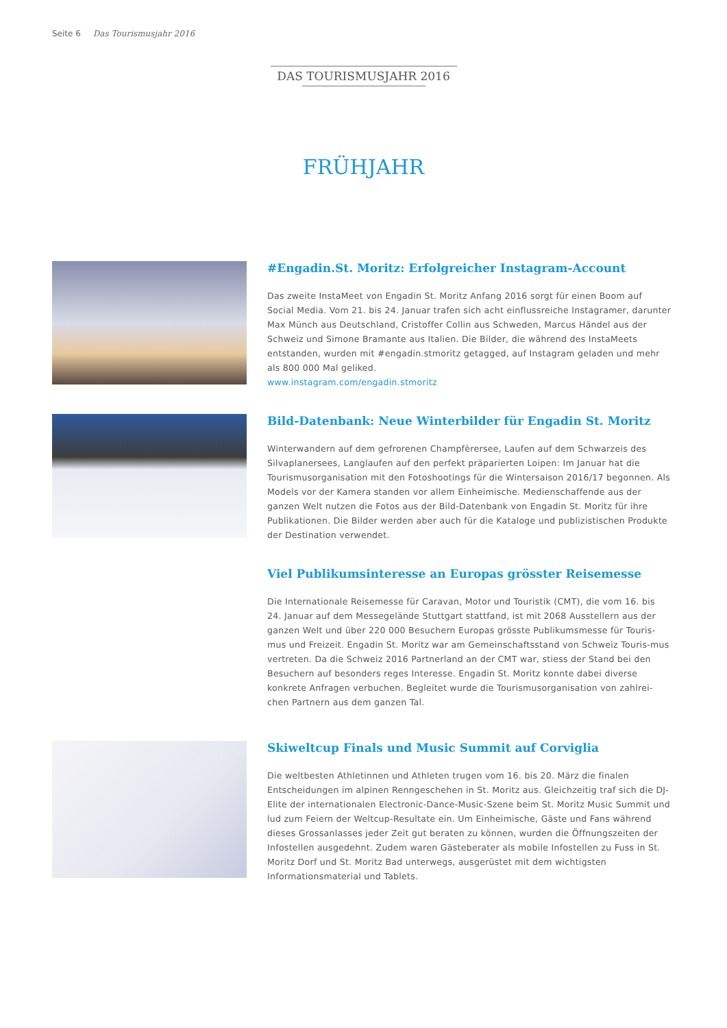Seite 6 Das Tourismusjahr 2016
DAS TOURISMUSJAHR 2016
FRÜHJAHR
#Engadin.St. Moritz: Erfolgreicher Instagram-Account
Das zweite InstaMeet von Engadin St. Moritz Anfang 2016 sorgt für einen Boom auf Social Media. Vom 21. bis 24. Januar trafen sich acht einflussreiche Instagramer, darunter Max Münch aus Deutschland, Cristoffer Collin aus Schweden, Marcus Händel aus der Schweiz und Simone Bramante aus Italien. Die Bilder, die während des InstaMeets entstanden, wurden mit #engadin.stmoritz getagged, auf Instagram geladen und mehr als 800 000 Mal geliked.
www.instagram.com/engadin.stmoritz
Bild-Datenbank: Neue Winterbilder für Engadin St. Moritz
Winterwandern auf dem gefrorenen Champfèrersee, Laufen auf dem Schwarzeis des Silvaplanersees, Langlaufen auf den perfekt präparierten Loipen: Im Januar hat die Tourismusorganisation mit den Fotoshootings für die Wintersaison 2016/17 begonnen. Als Models vor der Kamera standen vor allem Einheimische. Medienschaffende aus der ganzen Welt nutzen die Fotos aus der Bild-Datenbank von Engadin St. Moritz für ihre Publikationen. Die Bilder werden aber auch für die Kataloge und publizistischen Produkte der Destination verwendet.
Viel Publikumsinteresse an Europas grösster Reisemesse
Die Internationale Reisemesse für Caravan, Motor und Touristik (CMT), die vom 16. bis 24. Januar auf dem Messegelände Stuttgart stattfand, ist mit 2068 Ausstellern aus der ganzen Welt und über 220 000 Besuchern Europas grösste Publikumsmesse für Touris-mus und Freizeit. Engadin St. Moritz war am Gemeinschaftsstand von Schweiz Touris-mus vertreten. Da die Schweiz 2016 Partnerland an der CMT war, stiess der Stand bei den Besuchern auf besonders reges Interesse. Engadin St. Moritz konnte dabei diverse konkrete Anfragen verbuchen. Begleitet wurde die Tourismusorganisation von zahlrei-chen Partnern aus dem ganzen Tal.
Skiweltcup Finals und Music Summit auf Corviglia
Die weltbesten Athletinnen und Athleten trugen vom 16. bis 20. März die finalen Entscheidungen im alpinen Renngeschehen in St. Moritz aus. Gleichzeitig traf sich die DJ-Elite der internationalen Electronic-Dance-Music-Szene beim St. Moritz Music Summit und lud zum Feiern der Weltcup-Resultate ein. Um Einheimische, Gäste und Fans während dieses Grossanlasses jeder Zeit gut beraten zu können, wurden die Öffnungszeiten der Infostellen ausgedehnt. Zudem waren Gästeberater als mobile Infostellen zu Fuss in St. Moritz Dorf und St. Moritz Bad unterwegs, ausgerüstet mit dem wichtigsten Informationsmaterial und Tablets.